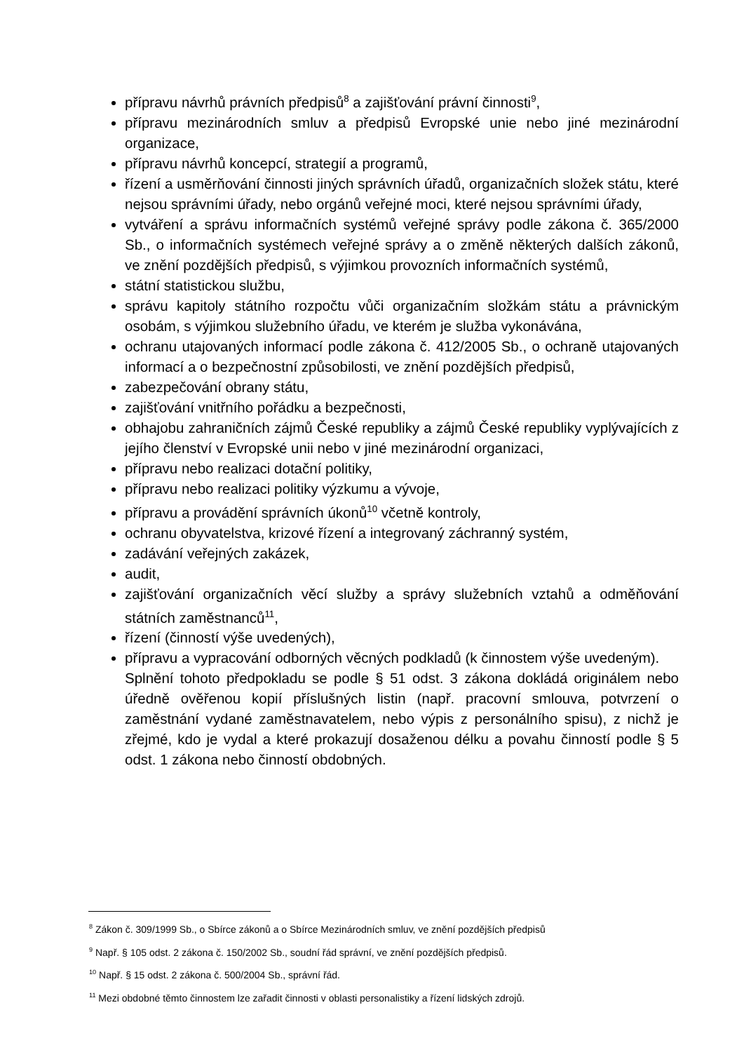přípravu návrhů právních předpisů<sup>8</sup> a zajišťování právní činnosti<sup>9</sup>,
přípravu mezinárodních smluv a předpisů Evropské unie nebo jiné mezinárodní organizace,
přípravu návrhů koncepcí, strategií a programů,
řízení a usměrňování činnosti jiných správních úřadů, organizačních složek státu, které nejsou správními úřady, nebo orgánů veřejné moci, které nejsou správními úřady,
vytváření a správu informačních systémů veřejné správy podle zákona č. 365/2000 Sb., o informačních systémech veřejné správy a o změně některých dalších zákonů, ve znění pozdějších předpisů, s výjimkou provozních informačních systémů,
státní statistickou službu,
správu kapitoly státního rozpočtu vůči organizačním složkám státu a právnickým osobám, s výjimkou služebního úřadu, ve kterém je služba vykonávána,
ochranu utajovaných informací podle zákona č. 412/2005 Sb., o ochraně utajovaných informací a o bezpečnostní způsobilosti, ve znění pozdějších předpisů,
zabezpečování obrany státu,
zajišťování vnitřního pořádku a bezpečnosti,
obhajobu zahraničních zájmů České republiky a zájmů České republiky vyplývajících z jejího členství v Evropské unii nebo v jiné mezinárodní organizaci,
přípravu nebo realizaci dotační politiky,
přípravu nebo realizaci politiky výzkumu a vývoje,
přípravu a provádění správních úkonů<sup>10</sup> včetně kontroly,
ochranu obyvatelstva, krizové řízení a integrovaný záchranný systém,
zadávání veřejných zakázek,
audit,
zajišťování organizačních věcí služby a správy služebních vztahů a odměňování státních zaměstnanců<sup>11</sup>,
řízení (činností výše uvedených),
přípravu a vypracování odborných věcných podkladů (k činnostem výše uvedeným).
Splnění tohoto předpokladu se podle § 51 odst. 3 zákona dokládá originálem nebo úředně ověřenou kopií příslušných listin (např. pracovní smlouva, potvrzení o zaměstnání vydané zaměstnavatelem, nebo výpis z personálního spisu), z nichž je zřejmé, kdo je vydal a které prokazují dosaženou délku a povahu činností podle § 5 odst. 1 zákona nebo činností obdobných.
<sup>8</sup> Zákon č. 309/1999 Sb., o Sbírce zákonů a o Sbírce Mezinárodních smluv, ve znění pozdějších předpisů
<sup>9</sup> Např. § 105 odst. 2 zákona č. 150/2002 Sb., soudní řád správní, ve znění pozdějších předpisů.
<sup>10</sup> Např. § 15 odst. 2 zákona č. 500/2004 Sb., správní řád.
<sup>11</sup> Mezi obdobné těmto činnostem lze zařadit činnosti v oblasti personalistiky a řízení lidských zdrojů.